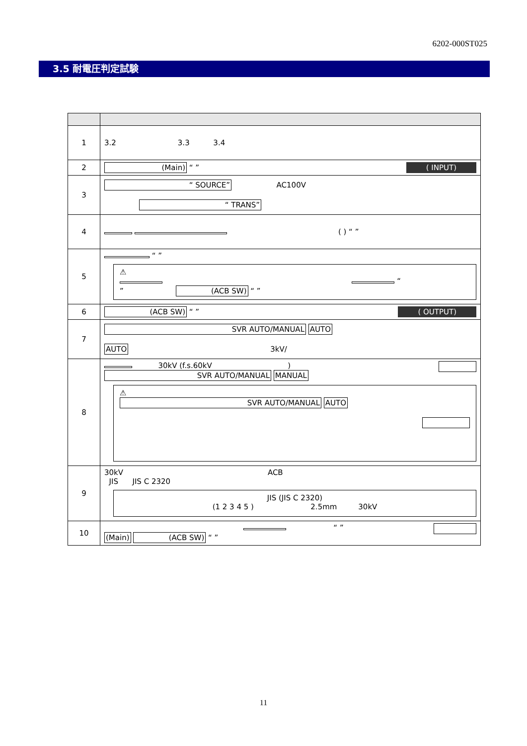6202-000ST025
3.5 耐電圧判定試験
| 1 | 3.2 3.3 3.4 |
| 2 | (Main) “ ” ( INPUT) |
| 3 | “ SOURCE” AC100V “ TRANS” |
| 4 | ( ) “ ” |
| 5 | “ ” ⚠ “ ” (ACB SW) “ ” |
| 6 | (ACB SW) “ ” ( OUTPUT) |
| 7 | SVR AUTO/MANUAL AUTO AUTO 3kV/ |
| 8 | 30kV (f.s.60kV ) SVR AUTO/MANUAL MANUAL ⚠ SVR AUTO/MANUAL AUTO |
| 9 | 30kV ACB JIS JIS C 2320 JIS (JIS C 2320) (1 2 3 4 5 ) 2.5mm 30kV |
| 10 | “ ” (Main) (ACB SW) “ ” |
11